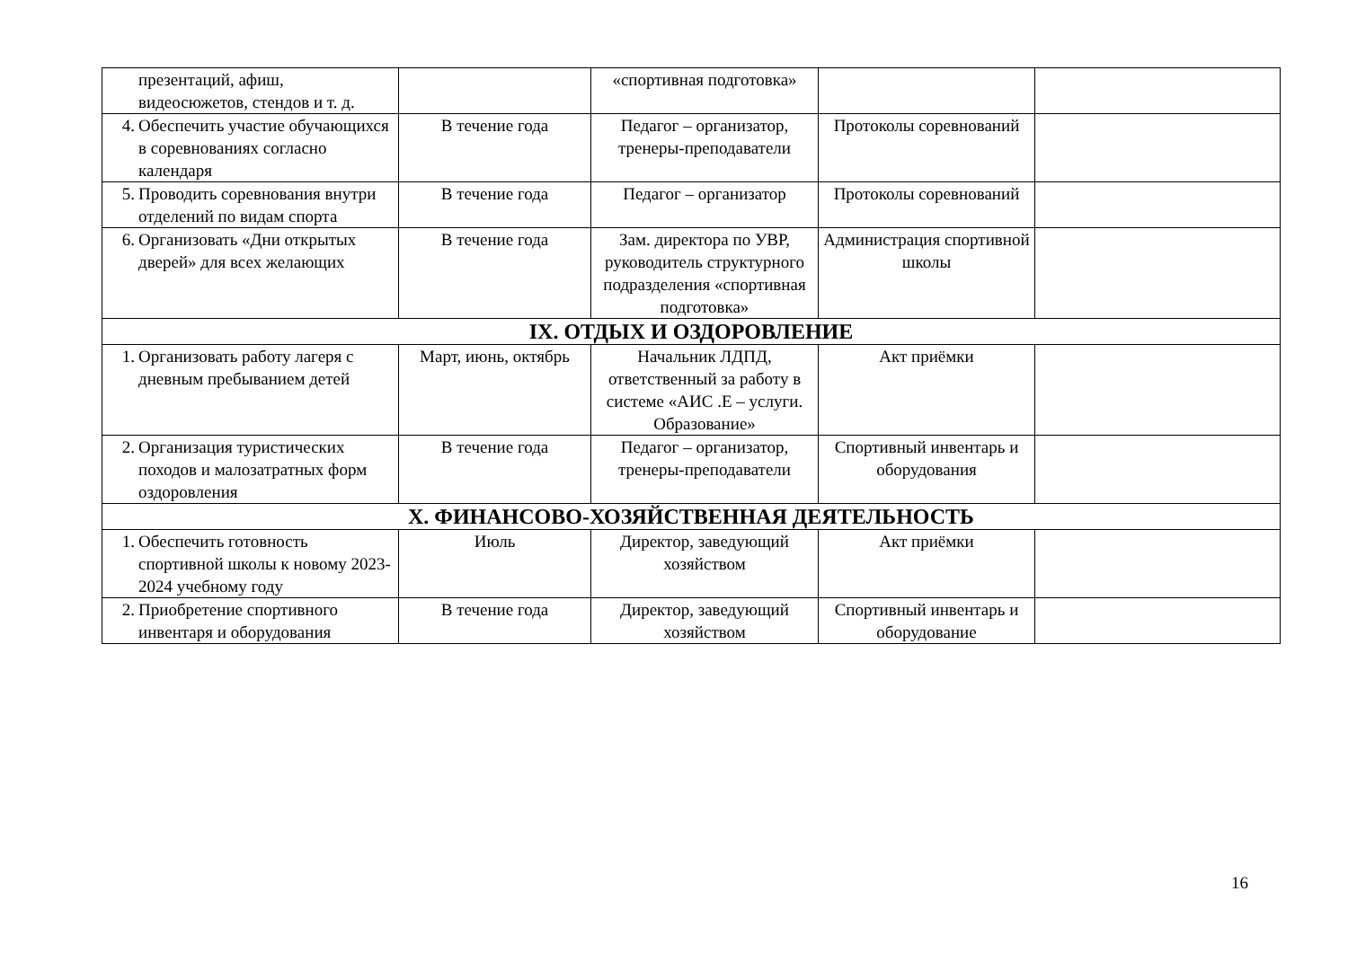| презентаций, афиш, видеосюжетов, стендов и т. д. | | «спортивная подготовка» | | |
| 4. Обеспечить участие обучающихся в соревнованиях согласно календаря | В течение года | Педагог – организатор, тренеры-преподаватели | Протоколы соревнований | |
| 5. Проводить соревнования внутри отделений по видам спорта | В течение года | Педагог – организатор | Протоколы соревнований | |
| 6. Организовать «Дни открытых дверей» для всех желающих | В течение года | Зам. директора по УВР, руководитель структурного подразделения «спортивная подготовка» | Администрация спортивной школы | |
| IX. ОТДЫХ И ОЗДОРОВЛЕНИЕ | | | | |
| 1. Организовать работу лагеря с дневным пребыванием детей | Март, июнь, октябрь | Начальник ЛДПД, ответственный за работу в системе «АИС .Е – услуги. Образование» | Акт приёмки | |
| 2. Организация туристических походов и малозатратных форм оздоровления | В течение года | Педагог – организатор, тренеры-преподаватели | Спортивный инвентарь и оборудования | |
| X. ФИНАНСОВО-ХОЗЯЙСТВЕННАЯ ДЕЯТЕЛЬНОСТЬ | | | | |
| 1. Обеспечить готовность спортивной школы к новому 2023-2024 учебному году | Июль | Директор, заведующий хозяйством | Акт приёмки | |
| 2. Приобретение спортивного инвентаря и оборудования | В течение года | Директор, заведующий хозяйством | Спортивный инвентарь и оборудование | |
16